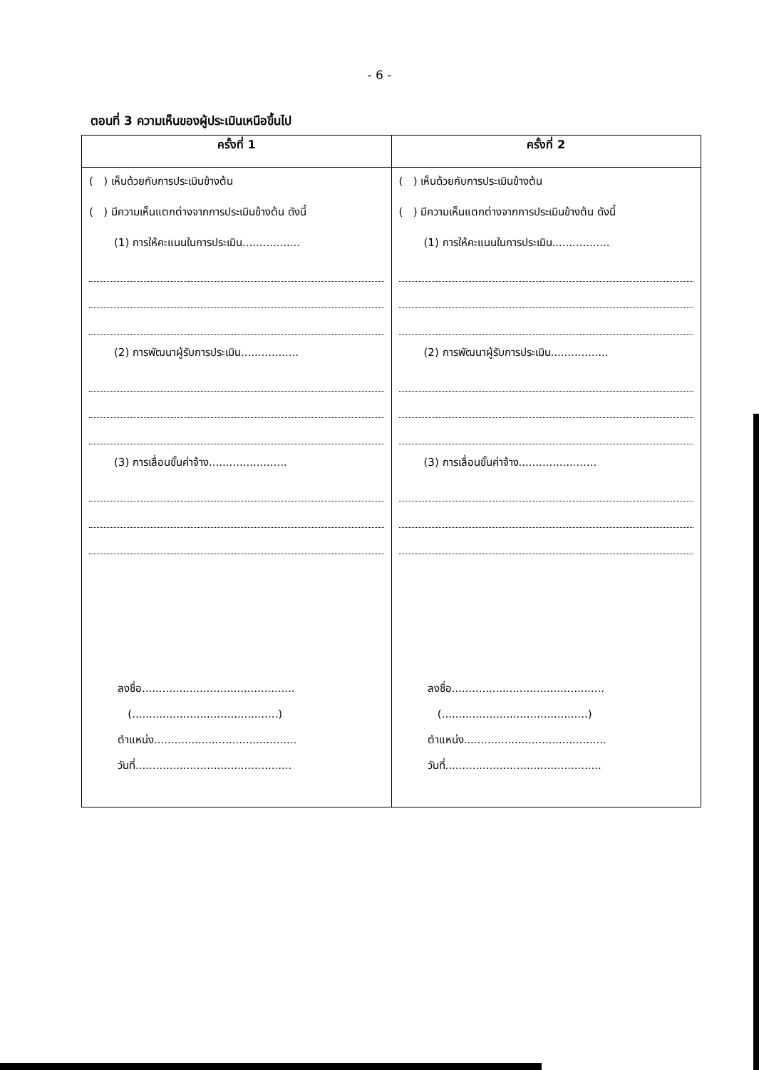- 6 -
ตอนที่ 3 ความเห็นของผู้ประเมินเหนือขึ้นไป
| ครั้งที่ 1 | ครั้งที่ 2 |
| --- | --- |
| ( ) เห็นด้วยกับการประเมินข้างต้น ( ) มีความเห็นแตกต่างจากการประเมินข้างต้น ดังนี้ (1) การให้คะแนนในการประเมิน................. (2) การพัฒนาผู้รับการประเมิน................. (3) การเลื่อนขั้นค่าจ้าง....................... ลงชื่อ............................................. (...........................................) ตำแหน่ง.......................................... วันที่.............................................. | ( ) เห็นด้วยกับการประเมินข้างต้น ( ) มีความเห็นแตกต่างจากการประเมินข้างต้น ดังนี้ (1) การให้คะแนนในการประเมิน................. (2) การพัฒนาผู้รับการประเมิน................. (3) การเลื่อนขั้นค่าจ้าง....................... ลงชื่อ............................................. (...........................................) ตำแหน่ง.......................................... วันที่.............................................. |